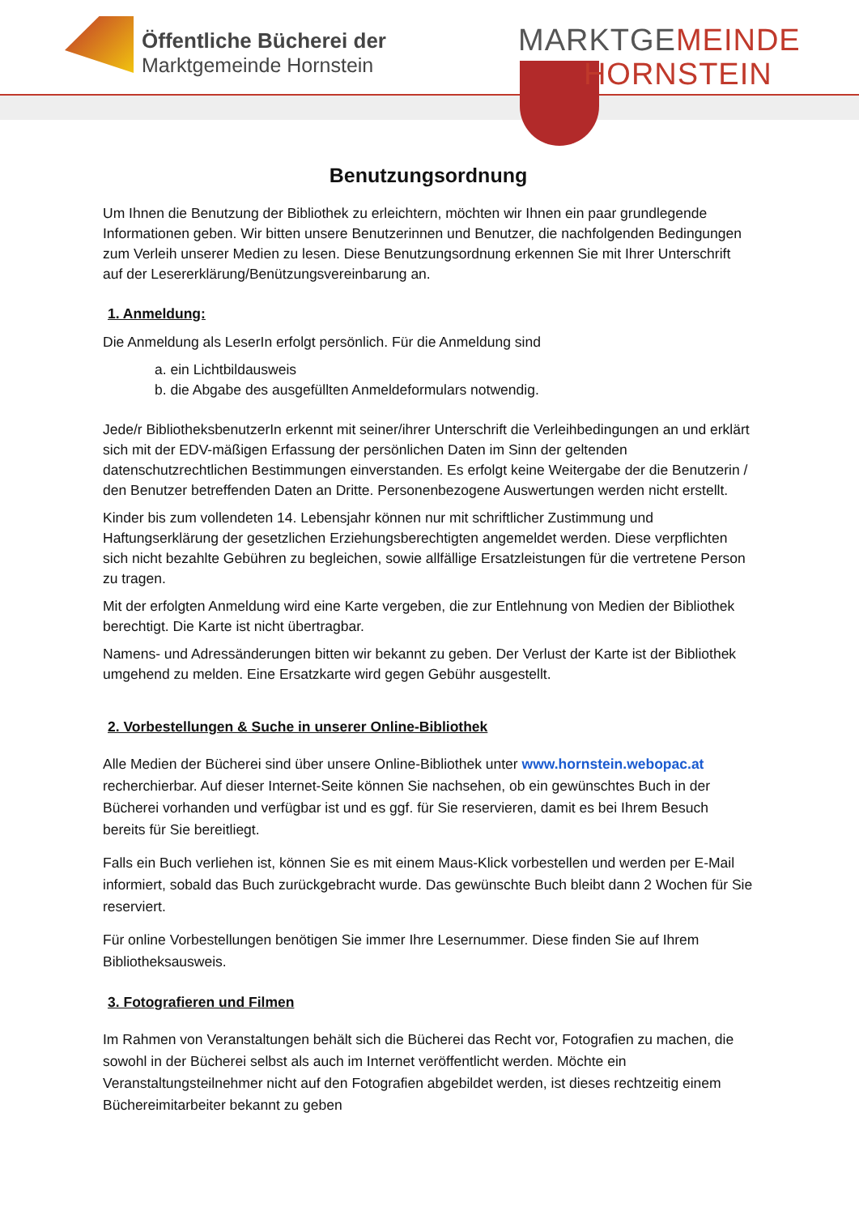Öffentliche Bücherei der
Marktgemeinde Hornstein
MARKTGEMEINDE
HORNSTEIN
Benutzungsordnung
Um Ihnen die Benutzung der Bibliothek zu erleichtern, möchten wir Ihnen ein paar grundlegende Informationen geben. Wir bitten unsere Benutzerinnen und Benutzer, die nachfolgenden Bedingungen zum Verleih unserer Medien zu lesen. Diese Benutzungsordnung erkennen Sie mit Ihrer Unterschrift auf der Lesererklärung/Benützungsvereinbarung an.
1. Anmeldung:
Die Anmeldung als LeserIn erfolgt persönlich. Für die Anmeldung sind
a. ein Lichtbildausweis
b. die Abgabe des ausgefüllten Anmeldeformulars notwendig.
Jede/r BibliotheksbenutzerIn erkennt mit seiner/ihrer Unterschrift die Verleihbedingungen an und erklärt sich mit der EDV-mäßigen Erfassung der persönlichen Daten im Sinn der geltenden datenschutzrechtlichen Bestimmungen einverstanden. Es erfolgt keine Weitergabe der die Benutzerin / den Benutzer betreffenden Daten an Dritte. Personenbezogene Auswertungen werden nicht erstellt.
Kinder bis zum vollendeten 14. Lebensjahr können nur mit schriftlicher Zustimmung und Haftungserklärung der gesetzlichen Erziehungsberechtigten angemeldet werden. Diese verpflichten sich nicht bezahlte Gebühren zu begleichen, sowie allfällige Ersatzleistungen für die vertretene Person zu tragen.
Mit der erfolgten Anmeldung wird eine Karte vergeben, die zur Entlehnung von Medien der Bibliothek berechtigt. Die Karte ist nicht übertragbar.
Namens- und Adressänderungen bitten wir bekannt zu geben. Der Verlust der Karte ist der Bibliothek umgehend zu melden. Eine Ersatzkarte wird gegen Gebühr ausgestellt.
2. Vorbestellungen & Suche in unserer Online-Bibliothek
Alle Medien der Bücherei sind über unsere Online-Bibliothek unter www.hornstein.webopac.at recherchierbar. Auf dieser Internet-Seite können Sie nachsehen, ob ein gewünschtes Buch in der Bücherei vorhanden und verfügbar ist und es ggf. für Sie reservieren, damit es bei Ihrem Besuch bereits für Sie bereitliegt.
Falls ein Buch verliehen ist, können Sie es mit einem Maus-Klick vorbestellen und werden per E-Mail informiert, sobald das Buch zurückgebracht wurde. Das gewünschte Buch bleibt dann 2 Wochen für Sie reserviert.
Für online Vorbestellungen benötigen Sie immer Ihre Lesernummer. Diese finden Sie auf Ihrem Bibliotheksausweis.
3. Fotografieren und Filmen
Im Rahmen von Veranstaltungen behält sich die Bücherei das Recht vor, Fotografien zu machen, die sowohl in der Bücherei selbst als auch im Internet veröffentlicht werden. Möchte ein Veranstaltungsteilnehmer nicht auf den Fotografien abgebildet werden, ist dieses rechtzeitig einem Büchereimitarbeiter bekannt zu geben